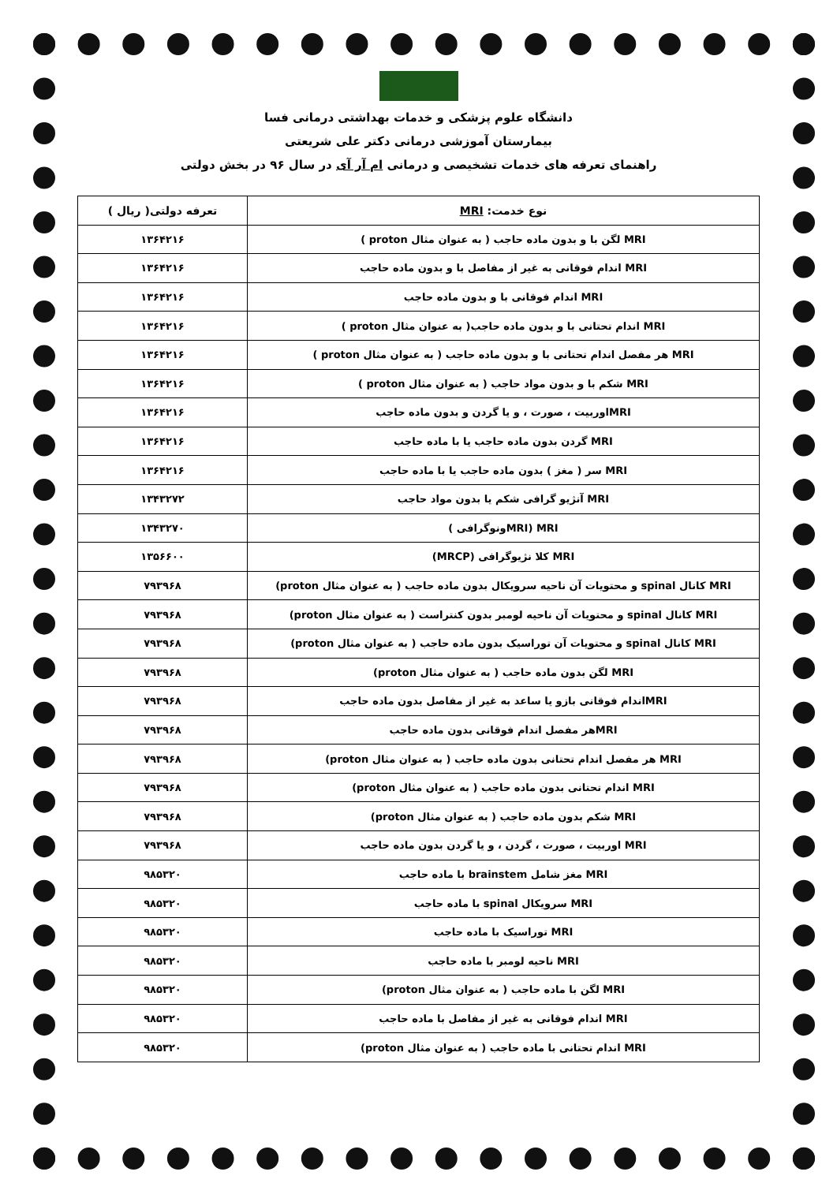دانشگاه علوم پزشکی و خدمات بهداشتی درمانی فسا
بیمارستان آموزشی درمانی دکتر علی شریعتی
راهنمای تعرفه های خدمات تشخیصی و درمانی ام آر آی در سال ۹۶ در بخش دولتی
| نوع خدمت: MRI | تعرفه دولتی( ریال ) |
| --- | --- |
| MRI لگن با و بدون ماده حاجب ( به عنوان مثال proton ) | ۱۳۶۴۲۱۶ |
| MRI اندام فوقانی به غیر از مفاصل با و بدون ماده حاجب | ۱۳۶۴۲۱۶ |
| MRI اندام فوقانی با و بدون ماده حاجب | ۱۳۶۴۲۱۶ |
| MRI اندام تحتانی با و بدون ماده حاجب( به عنوان مثال proton ) | ۱۳۶۴۲۱۶ |
| MRI هر مفصل اندام تحتانی با و بدون ماده حاجب ( به عنوان مثال proton ) | ۱۳۶۴۲۱۶ |
| MRI شکم با و بدون مواد حاجب ( به عنوان مثال proton ) | ۱۳۶۴۲۱۶ |
| MRIاوربیت ، صورت ، و یا گردن و بدون ماده حاجب | ۱۳۶۴۲۱۶ |
| MRI گردن بدون ماده حاجب یا با ماده حاجب | ۱۳۶۴۲۱۶ |
| MRI سر ( مغز ) بدون ماده حاجب یا با ماده حاجب | ۱۳۶۴۲۱۶ |
| MRI آنژیو گرافی شکم یا بدون مواد حاجب | ۱۳۴۳۲۷۲ |
| MRI (MRIونوگرافی ) | ۱۳۴۳۲۷۰ |
| MRI کلا نژیوگرافی (MRCP) | ۱۳۵۶۶۰۰ |
| MRI کانال spinal و محتویات آن ناحیه سرویکال بدون ماده حاجب ( به عنوان مثال proton) | ۷۹۳۹۶۸ |
| MRI کانال spinal و محتویات آن ناحیه لومبر بدون کنتراست ( به عنوان مثال proton) | ۷۹۳۹۶۸ |
| MRI کانال spinal و محتویات آن توراسیک بدون ماده حاجب ( به عنوان مثال proton) | ۷۹۳۹۶۸ |
| MRI لگن بدون ماده حاجب ( به عنوان مثال proton) | ۷۹۳۹۶۸ |
| MRIاندام فوقانی بازو یا ساعد به غیر از مفاصل بدون ماده حاجب | ۷۹۳۹۶۸ |
| MRIهر مفصل اندام فوقانی بدون ماده حاجب | ۷۹۳۹۶۸ |
| MRI هر مفصل اندام تحتانی بدون ماده حاجب ( به عنوان مثال proton) | ۷۹۳۹۶۸ |
| MRI اندام تحتانی بدون ماده حاجب ( به عنوان مثال proton) | ۷۹۳۹۶۸ |
| MRI شکم بدون ماده حاجب ( به عنوان مثال proton) | ۷۹۳۹۶۸ |
| MRI اوربیت ، صورت ، گردن ، و یا گردن بدون ماده حاجب | ۷۹۳۹۶۸ |
| MRI مغز شامل brainstem با ماده حاجب | ۹۸۵۳۲۰ |
| MRI سرویکال spinal با ماده حاجب | ۹۸۵۳۲۰ |
| MRI توراسیک با ماده حاجب | ۹۸۵۳۲۰ |
| MRI ناحیه لومبر با ماده حاجب | ۹۸۵۳۲۰ |
| MRI لگن با ماده حاجب ( به عنوان مثال proton) | ۹۸۵۳۲۰ |
| MRI اندام فوقانی به غیر از مفاصل با ماده حاجب | ۹۸۵۳۲۰ |
| MRI اندام تحتانی با ماده حاجب ( به عنوان مثال proton) | ۹۸۵۳۲۰ |